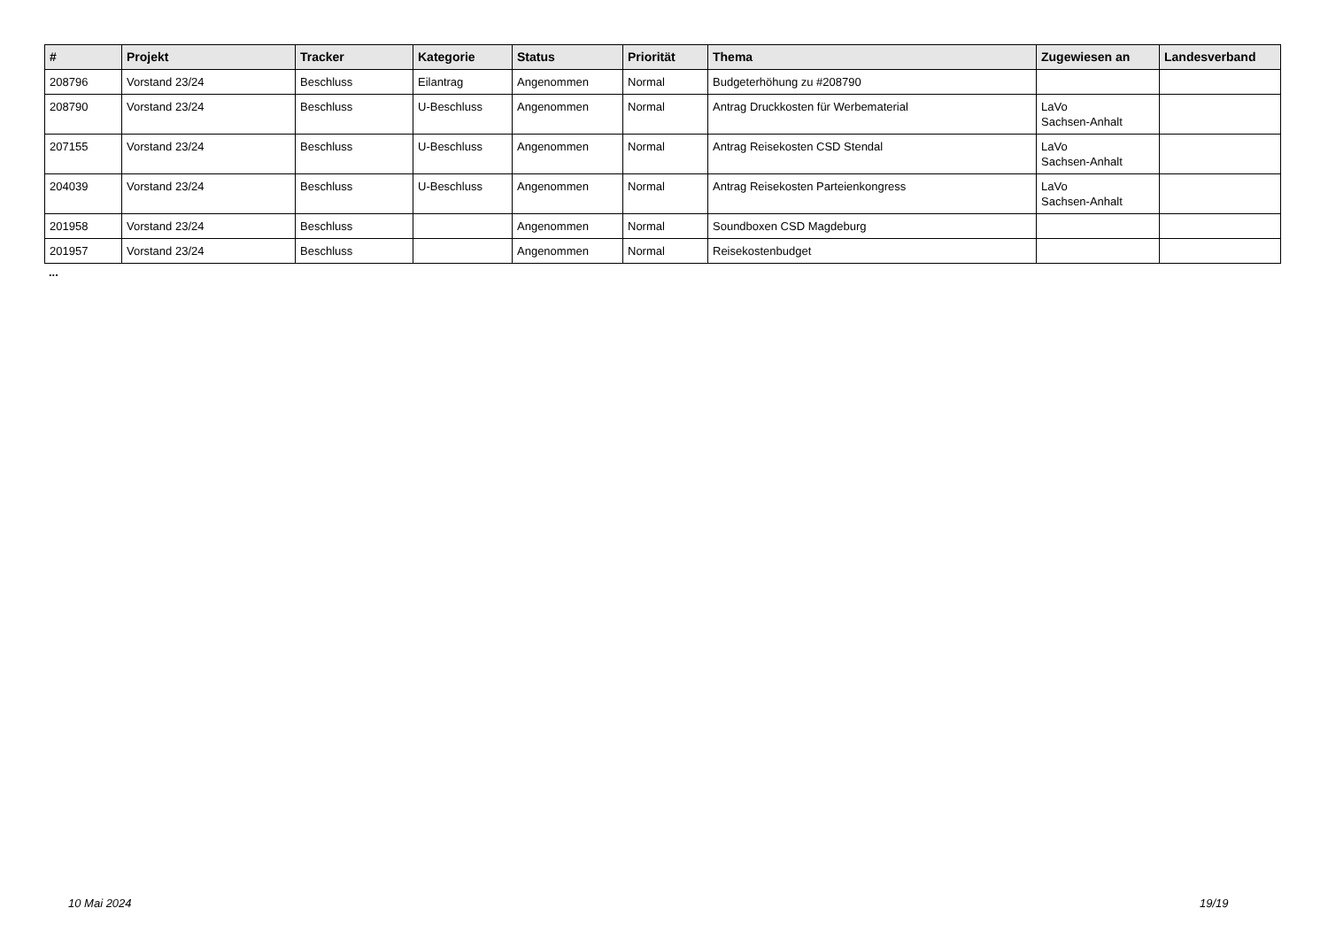| # | Projekt | Tracker | Kategorie | Status | Priorität | Thema | Zugewiesen an | Landesverband |
| --- | --- | --- | --- | --- | --- | --- | --- | --- |
| 208796 | Vorstand 23/24 | Beschluss | Eilantrag | Angenommen | Normal | Budgeterhöhung zu #208790 | | |
| 208790 | Vorstand 23/24 | Beschluss | U-Beschluss | Angenommen | Normal | Antrag Druckkosten für Werbematerial | LaVo Sachsen-Anhalt | |
| 207155 | Vorstand 23/24 | Beschluss | U-Beschluss | Angenommen | Normal | Antrag Reisekosten CSD Stendal | LaVo Sachsen-Anhalt | |
| 204039 | Vorstand 23/24 | Beschluss | U-Beschluss | Angenommen | Normal | Antrag Reisekosten Parteienkongress | LaVo Sachsen-Anhalt | |
| 201958 | Vorstand 23/24 | Beschluss | | Angenommen | Normal | Soundboxen CSD Magdeburg | | |
| 201957 | Vorstand 23/24 | Beschluss | | Angenommen | Normal | Reisekostenbudget | | |
...
10 Mai 2024 19/19